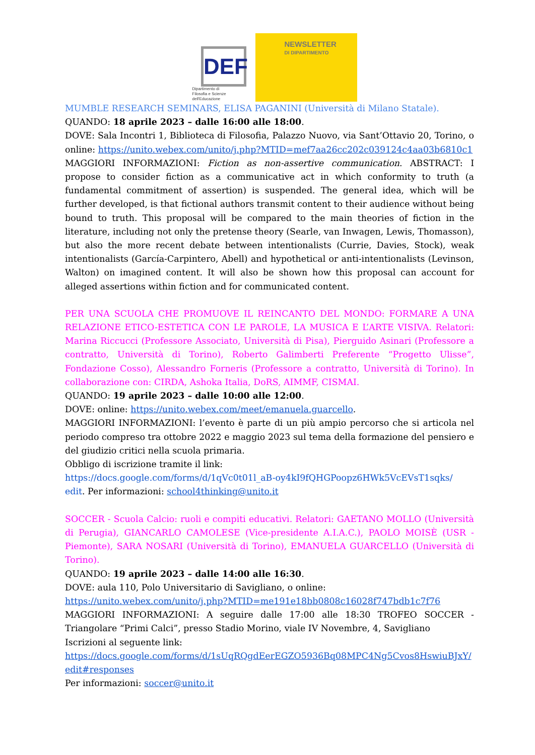DEF
Dipartimento di
Filosofia e Scienze dell'Educazione
NEWSLETTER
DI DIPARTIMENTO
MUMBLE RESEARCH SEMINARS, ELISA PAGANINI (Università di Milano Statale).
QUANDO: 18 aprile 2023 – dalle 16:00 alle 18:00.
DOVE: Sala Incontri 1, Biblioteca di Filosofia, Palazzo Nuovo, via Sant’Ottavio 20, Torino, o online: https://unito.webex.com/unito/j.php?MTID=mef7aa26cc202c039124c4aa03b6810c1
MAGGIORI INFORMAZIONI: Fiction as non-assertive communication. ABSTRACT: I propose to consider fiction as a communicative act in which conformity to truth (a fundamental commitment of assertion) is suspended. The general idea, which will be further developed, is that fictional authors transmit content to their audience without being bound to truth. This proposal will be compared to the main theories of fiction in the literature, including not only the pretense theory (Searle, van Inwagen, Lewis, Thomasson), but also the more recent debate between intentionalists (Currie, Davies, Stock), weak intentionalists (García-Carpintero, Abell) and hypothetical or anti-intentionalists (Levinson, Walton) on imagined content. It will also be shown how this proposal can account for alleged assertions within fiction and for communicated content.
PER UNA SCUOLA CHE PROMUOVE IL REINCANTO DEL MONDO: FORMARE A UNA RELAZIONE ETICO-ESTETICA CON LE PAROLE, LA MUSICA E L’ARTE VISIVA. Relatori: Marina Riccucci (Professore Associato, Università di Pisa), Pierguido Asinari (Professore a contratto, Università di Torino), Roberto Galimberti Preferente “Progetto Ulisse”, Fondazione Cosso), Alessandro Forneris (Professore a contratto, Università di Torino). In collaborazione con: CIRDA, Ashoka Italia, DoRS, AIMMF, CISMAI.
QUANDO: 19 aprile 2023 – dalle 10:00 alle 12:00.
DOVE: online: https://unito.webex.com/meet/emanuela.guarcello.
MAGGIORI INFORMAZIONI: l’evento è parte di un più ampio percorso che si articola nel periodo compreso tra ottobre 2022 e maggio 2023 sul tema della formazione del pensiero e del giudizio critici nella scuola primaria.
Obbligo di iscrizione tramite il link:
https://docs.google.com/forms/d/1qVc0t01l_aB-oy4kI9fQHGPoopz6HWk5VcEVsT1sqks/ edit. Per informazioni: school4thinking@unito.it
SOCCER - Scuola Calcio: ruoli e compiti educativi. Relatori: GAETANO MOLLO (Università di Perugia), GIANCARLO CAMOLESE (Vice-presidente A.I.A.C.), PAOLO MOISÈ (USR - Piemonte), SARA NOSARI (Università di Torino), EMANUELA GUARCELLO (Università di Torino).
QUANDO: 19 aprile 2023 – dalle 14:00 alle 16:30.
DOVE: aula 110, Polo Universitario di Savigliano, o online:
https://unito.webex.com/unito/j.php?MTID=me191e18bb0808c16028f747bdb1c7f76
MAGGIORI INFORMAZIONI: A seguire dalle 17:00 alle 18:30 TROFEO SOCCER - Triangolare “Primi Calci”, presso Stadio Morino, viale IV Novembre, 4, Savigliano
Iscrizioni al seguente link:
https://docs.google.com/forms/d/1sUqRQgdEerEGZO5936Bq08MPC4Ng5Cvos8HswiuBJxY/edit#responses
Per informazioni: soccer@unito.it